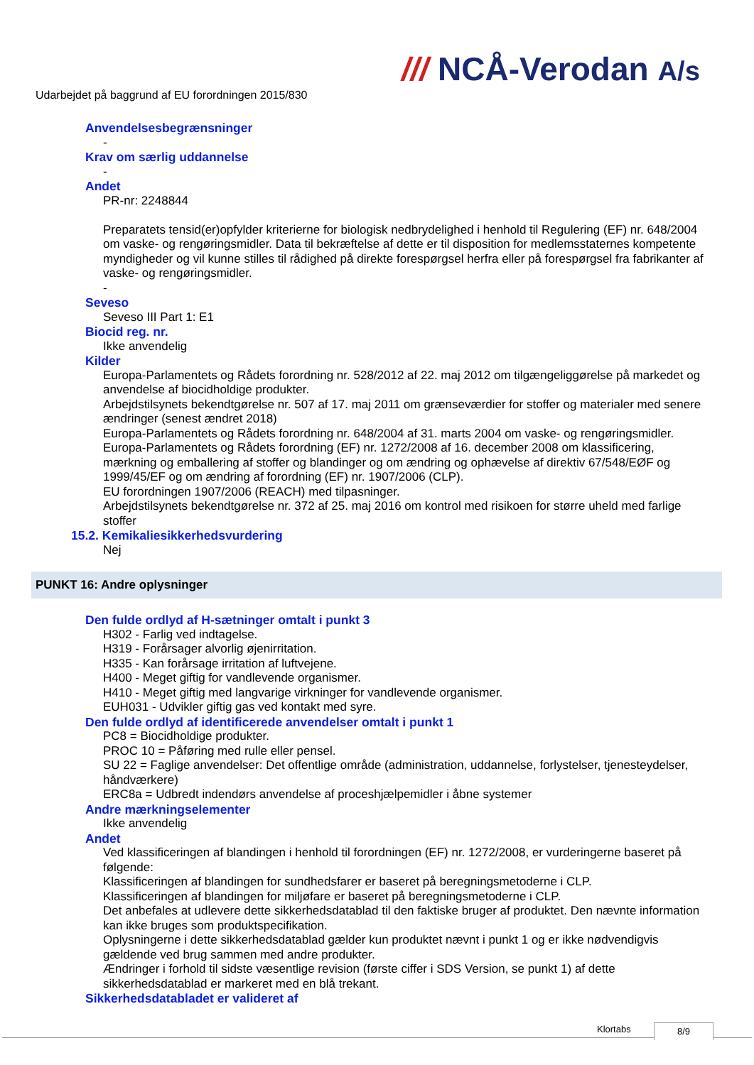/// NCÅ-Verodan A/s
Udarbejdet på baggrund af EU forordningen 2015/830
Anvendelsesbegrænsninger
-
Krav om særlig uddannelse
-
Andet
PR-nr: 2248844
Preparatets tensid(er)opfylder kriterierne for biologisk nedbrydelighed i henhold til Regulering (EF) nr. 648/2004 om vaske- og rengøringsmidler. Data til bekræftelse af dette er til disposition for medlemsstaternes kompetente myndigheder og vil kunne stilles til rådighed på direkte forespørgsel herfra eller på forespørgsel fra fabrikanter af vaske- og rengøringsmidler.
-
Seveso
Seveso III Part 1: E1
Biocid reg. nr.
Ikke anvendelig
Kilder
Europa-Parlamentets og Rådets forordning nr. 528/2012 af 22. maj 2012 om tilgængeliggørelse på markedet og anvendelse af biocidholdige produkter.
Arbejdstilsynets bekendtgørelse nr. 507 af 17. maj 2011 om grænseværdier for stoffer og materialer med senere ændringer (senest ændret 2018)
Europa-Parlamentets og Rådets forordning nr. 648/2004 af 31. marts 2004 om vaske- og rengøringsmidler.
Europa-Parlamentets og Rådets forordning (EF) nr. 1272/2008 af 16. december 2008 om klassificering, mærkning og emballering af stoffer og blandinger og om ændring og ophævelse af direktiv 67/548/EØF og 1999/45/EF og om ændring af forordning (EF) nr. 1907/2006 (CLP).
EU forordningen 1907/2006 (REACH) med tilpasninger.
Arbejdstilsynets bekendtgørelse nr. 372 af 25. maj 2016 om kontrol med risikoen for større uheld med farlige stoffer
15.2. Kemikaliesikkerhedsvurdering
Nej
PUNKT 16: Andre oplysninger
Den fulde ordlyd af H-sætninger omtalt i punkt 3
H302 - Farlig ved indtagelse.
H319 - Forårsager alvorlig øjenirritation.
H335 - Kan forårsage irritation af luftvejene.
H400 - Meget giftig for vandlevende organismer.
H410 - Meget giftig med langvarige virkninger for vandlevende organismer.
EUH031 - Udvikler giftig gas ved kontakt med syre.
Den fulde ordlyd af identificerede anvendelser omtalt i punkt 1
PC8 = Biocidholdige produkter.
PROC 10 = Påføring med rulle eller pensel.
SU 22 = Faglige anvendelser: Det offentlige område (administration, uddannelse, forlystelser, tjenesteydelser, håndværkere)
ERC8a = Udbredt indendørs anvendelse af proceshjælpemidler i åbne systemer
Andre mærkningselementer
Ikke anvendelig
Andet
Ved klassificeringen af blandingen i henhold til forordningen (EF) nr. 1272/2008, er vurderingerne baseret på følgende:
Klassificeringen af blandingen for sundhedsfarer er baseret på beregningsmetoderne i CLP.
Klassificeringen af blandingen for miljøfare er baseret på beregningsmetoderne i CLP.
Det anbefales at udlevere dette sikkerhedsdatablad til den faktiske bruger af produktet. Den nævnte information kan ikke bruges som produktspecifikation.
Oplysningerne i dette sikkerhedsdatablad gælder kun produktet nævnt i punkt 1 og er ikke nødvendigvis gældende ved brug sammen med andre produkter.
Ændringer i forhold til sidste væsentlige revision (første ciffer i SDS Version, se punkt 1) af dette sikkerhedsdatablad er markeret med en blå trekant.
Sikkerhedsdatabladet er valideret af
Klortabs 8/9